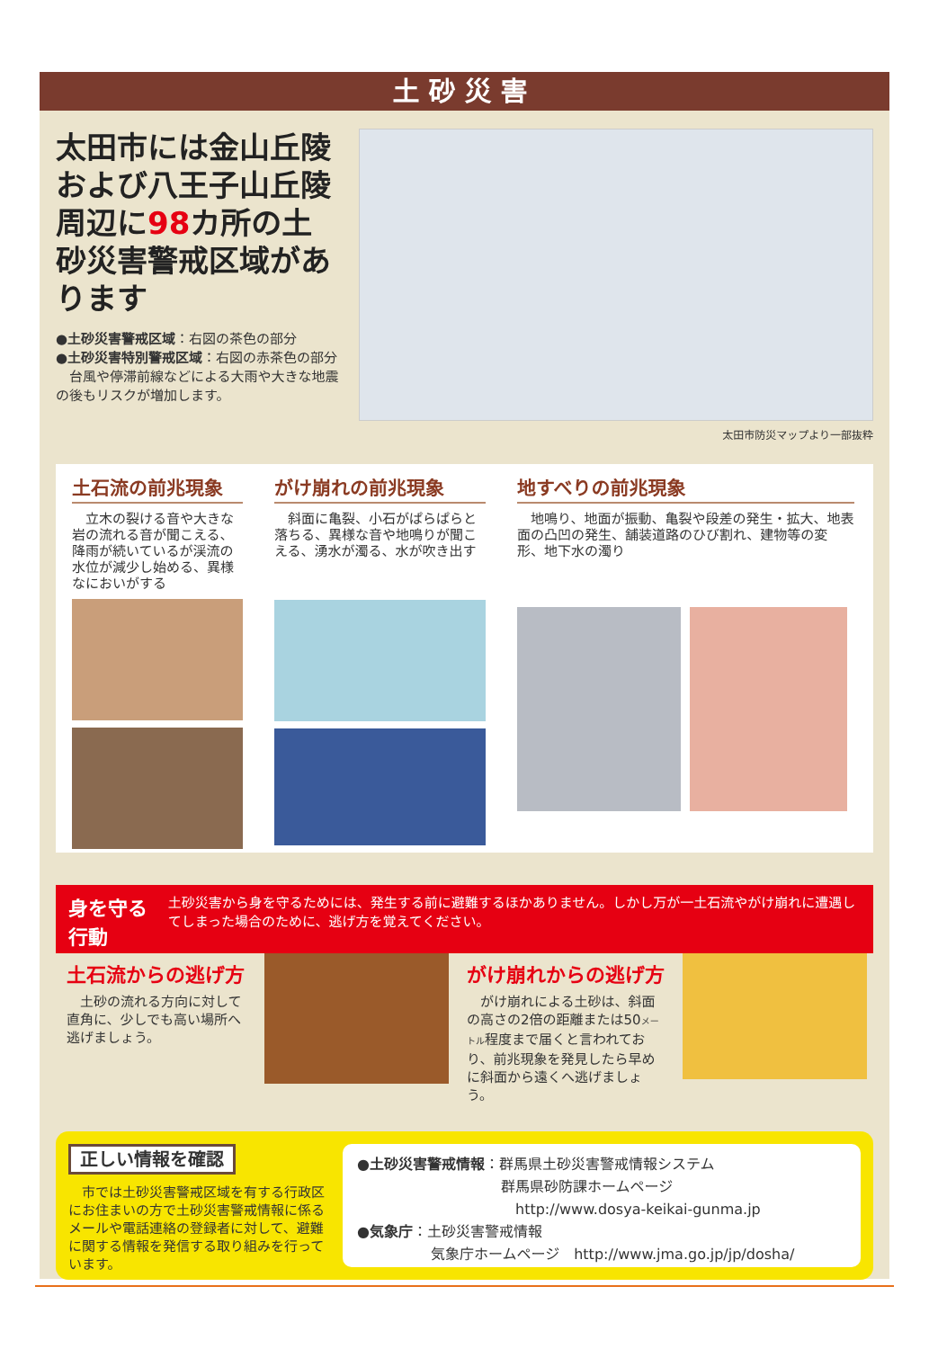土砂災害
太田市には金山丘陵および八王子山丘陵周辺に98カ所の土砂災害警戒区域があります
●土砂災害警戒区域：右図の茶色の部分
●土砂災害特別警戒区域：右図の赤茶色の部分
　台風や停滞前線などによる大雨や大きな地震の後もリスクが増加します。
太田市防災マップより一部抜粋
土石流の前兆現象
　立木の裂ける音や大きな岩の流れる音が聞こえる、降雨が続いているが渓流の水位が減少し始める、異様なにおいがする
がけ崩れの前兆現象
　斜面に亀裂、小石がぱらぱらと落ちる、異様な音や地鳴りが聞こえる、湧水が濁る、水が吹き出す
地すべりの前兆現象
　地鳴り、地面が振動、亀裂や段差の発生・拡大、地表面の凸凹の発生、舗装道路のひび割れ、建物等の変形、地下水の濁り
身を守る行動
土砂災害から身を守るためには、発生する前に避難するほかありません。しかし万が一土石流やがけ崩れに遭遇してしまった場合のために、逃げ方を覚えてください。
土石流からの逃げ方
　土砂の流れる方向に対して直角に、少しでも高い場所へ逃げましょう。
がけ崩れからの逃げ方
　がけ崩れによる土砂は、斜面の高さの2倍の距離または50メートル程度まで届くと言われており、前兆現象を発見したら早めに斜面から遠くへ逃げましょう。
正しい情報を確認
　市では土砂災害警戒区域を有する行政区にお住まいの方で土砂災害警戒情報に係るメールや電話連絡の登録者に対して、避難に関する情報を発信する取り組みを行っています。
●土砂災害警戒情報：群馬県土砂災害警戒情報システム
群馬県砂防課ホームページ
http://www.dosya-keikai-gunma.jp
●気象庁：土砂災害警戒情報
気象庁ホームページ　http://www.jma.go.jp/jp/dosha/